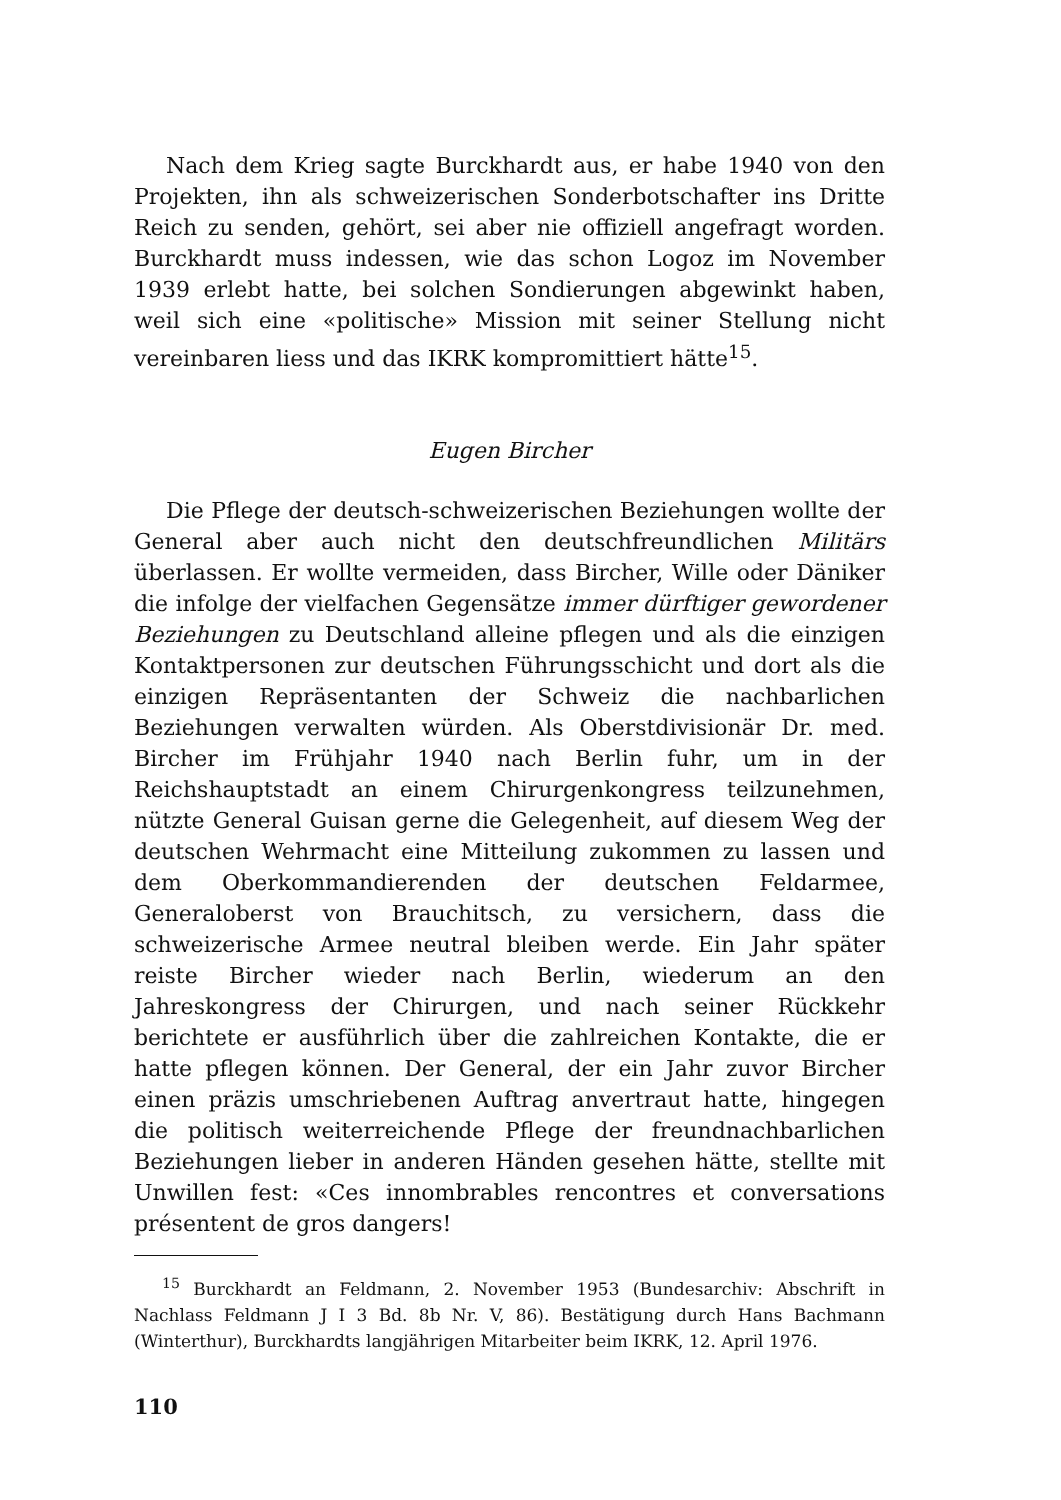Nach dem Krieg sagte Burckhardt aus, er habe 1940 von den Projekten, ihn als schweizerischen Sonderbotschafter ins Dritte Reich zu senden, gehört, sei aber nie offiziell angefragt worden. Burckhardt muss indessen, wie das schon Logoz im November 1939 erlebt hatte, bei solchen Sondierungen abgewinkt haben, weil sich eine «politische» Mission mit seiner Stellung nicht vereinbaren liess und das IKRK kompromittiert hätte<sup>15</sup>.
Eugen Bircher
Die Pflege der deutsch-schweizerischen Beziehungen wollte der General aber auch nicht den deutschfreundlichen Militärs überlassen. Er wollte vermeiden, dass Bircher, Wille oder Däniker die infolge der vielfachen Gegensätze immer dürftiger gewordener Beziehungen zu Deutschland alleine pflegen und als die einzigen Kontaktpersonen zur deutschen Führungsschicht und dort als die einzigen Repräsentanten der Schweiz die nachbarlichen Beziehungen verwalten würden. Als Oberstdivisionär Dr. med. Bircher im Frühjahr 1940 nach Berlin fuhr, um in der Reichshauptstadt an einem Chirurgenkongress teilzunehmen, nützte General Guisan gerne die Gelegenheit, auf diesem Weg der deutschen Wehrmacht eine Mitteilung zukommen zu lassen und dem Oberkommandierenden der deutschen Feldarmee, Generaloberst von Brauchitsch, zu versichern, dass die schweizerische Armee neutral bleiben werde. Ein Jahr später reiste Bircher wieder nach Berlin, wiederum an den Jahreskongress der Chirurgen, und nach seiner Rückkehr berichtete er ausführlich über die zahlreichen Kontakte, die er hatte pflegen können. Der General, der ein Jahr zuvor Bircher einen präzis umschriebenen Auftrag anvertraut hatte, hingegen die politisch weiterreichende Pflege der freundnachbarlichen Beziehungen lieber in anderen Händen gesehen hätte, stellte mit Unwillen fest: «Ces innombrables rencontres et conversations présentent de gros dangers!
<sup>15</sup> Burckhardt an Feldmann, 2. November 1953 (Bundesarchiv: Abschrift in Nachlass Feldmann J I 3 Bd. 8b Nr. V, 86). Bestätigung durch Hans Bachmann (Winterthur), Burckhardts langjährigen Mitarbeiter beim IKRK, 12. April 1976.
110